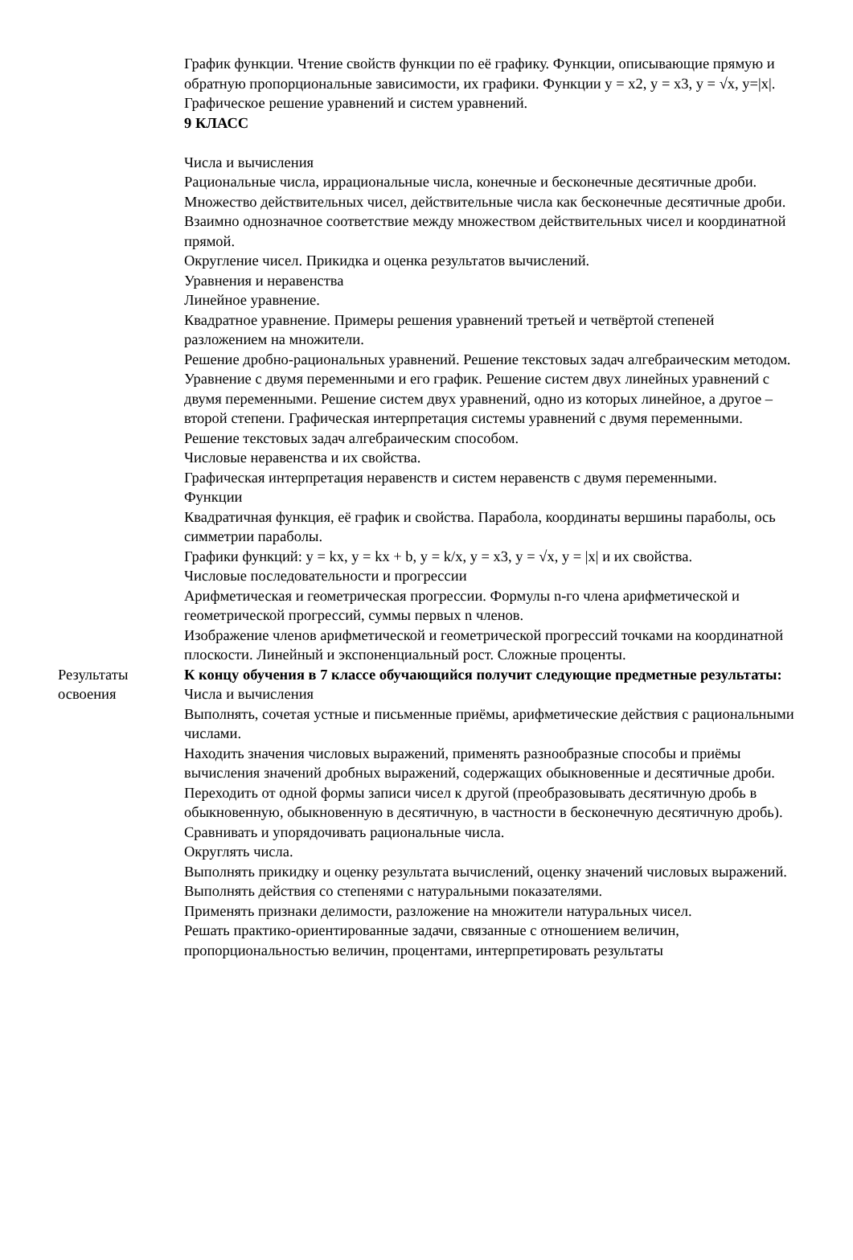| | График функции. Чтение свойств функции по её графику. Функции, описывающие прямую и обратную пропорциональные зависимости, их графики. Функции y = x2, y = x3, y = √x, y=/x/. Графическое решение уравнений и систем уравнений. 9 КЛАСС Числа и вычисления Рациональные числа, иррациональные числа, конечные и бесконечные десятичные дроби. Множество действительных чисел, действительные числа как бесконечные десятичные дроби. Взаимно однозначное соответствие между множеством действительных чисел и координатной прямой. Округление чисел. Прикидка и оценка результатов вычислений. Уравнения и неравенства Линейное уравнение. Квадратное уравнение. Примеры решения уравнений третьей и четвёртой степеней разложением на множители. Решение дробно-рациональных уравнений. Решение текстовых задач алгебраическим методом. Уравнение с двумя переменными и его график. Решение систем двух линейных уравнений с двумя переменными. Решение систем двух уравнений, одно из которых линейное, а другое – второй степени. Графическая интерпретация системы уравнений с двумя переменными. Решение текстовых задач алгебраическим способом. Числовые неравенства и их свойства. Графическая интерпретация неравенств и систем неравенств с двумя переменными. Функции Квадратичная функция, её график и свойства. Парабола, координаты вершины параболы, ось симметрии параболы. Графики функций: y = kx, y = kx + b, y = k/x, y = x3, y = √x, y = /x/ и их свойства. Числовые последовательности и прогрессии Арифметическая и геометрическая прогрессии. Формулы n-го члена арифметической и геометрической прогрессий, суммы первых n членов. Изображение членов арифметической и геометрической прогрессий точками на координатной плоскости. Линейный и экспоненциальный рост. Сложные проценты. |
| Результаты освоения | К концу обучения в 7 классе обучающийся получит следующие предметные результаты: Числа и вычисления Выполнять, сочетая устные и письменные приёмы, арифметические действия с рациональными числами. Находить значения числовых выражений, применять разнообразные способы и приёмы вычисления значений дробных выражений, содержащих обыкновенные и десятичные дроби. Переходить от одной формы записи чисел к другой (преобразовывать десятичную дробь в обыкновенную, обыкновенную в десятичную, в частности в бесконечную десятичную дробь). Сравнивать и упорядочивать рациональные числа. Округлять числа. Выполнять прикидку и оценку результата вычислений, оценку значений числовых выражений. Выполнять действия со степенями с натуральными показателями. Применять признаки делимости, разложение на множители натуральных чисел. Решать практико-ориентированные задачи, связанные с отношением величин, пропорциональностью величин, процентами, интерпретировать результаты |